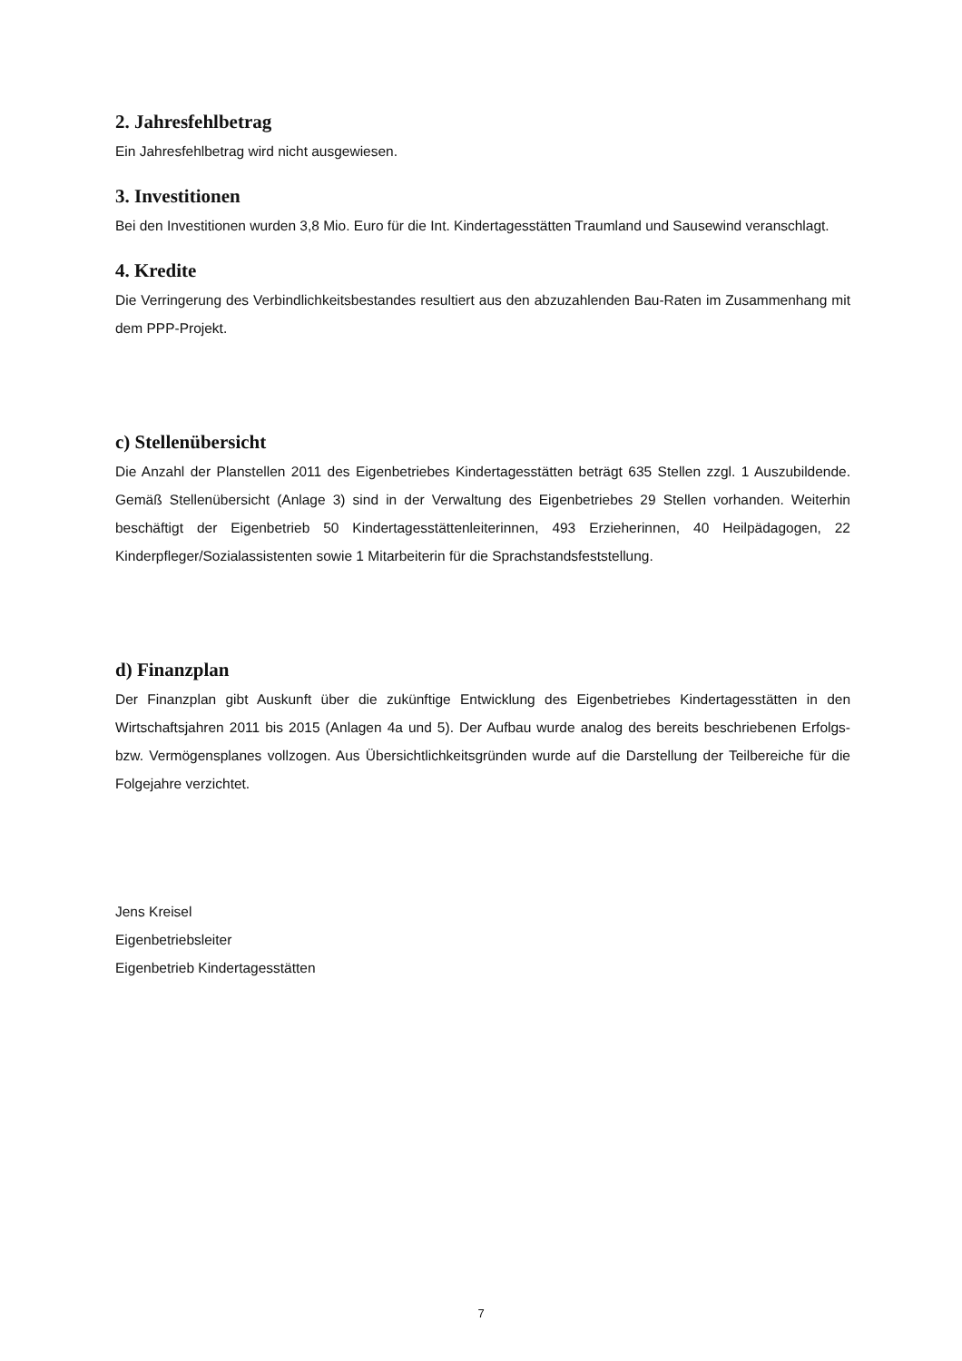2. Jahresfehlbetrag
Ein Jahresfehlbetrag wird nicht ausgewiesen.
3. Investitionen
Bei den Investitionen wurden 3,8 Mio. Euro für die Int. Kindertagesstätten Traumland und Sausewind veranschlagt.
4. Kredite
Die Verringerung des Verbindlichkeitsbestandes resultiert aus den abzuzahlenden Bau-Raten im Zusammenhang mit dem PPP-Projekt.
c) Stellenübersicht
Die Anzahl der Planstellen 2011 des Eigenbetriebes Kindertagesstätten beträgt 635 Stellen zzgl. 1 Auszubildende. Gemäß Stellenübersicht (Anlage 3) sind in der Verwaltung des Eigenbetriebes 29 Stellen vorhanden. Weiterhin beschäftigt der Eigenbetrieb 50 Kindertagesstättenleiterinnen, 493 Erzieherinnen, 40 Heilpädagogen, 22 Kinderpfleger/Sozialassistenten sowie 1 Mitarbeiterin für die Sprachstandsfeststellung.
d) Finanzplan
Der Finanzplan gibt Auskunft über die zukünftige Entwicklung des Eigenbetriebes Kindertagesstätten in den Wirtschaftsjahren 2011 bis 2015 (Anlagen 4a und 5). Der Aufbau wurde analog des bereits beschriebenen Erfolgs- bzw. Vermögensplanes vollzogen. Aus Übersichtlichkeitsgründen wurde auf die Darstellung der Teilbereiche für die Folgejahre verzichtet.
Jens Kreisel
Eigenbetriebsleiter
Eigenbetrieb Kindertagesstätten
7